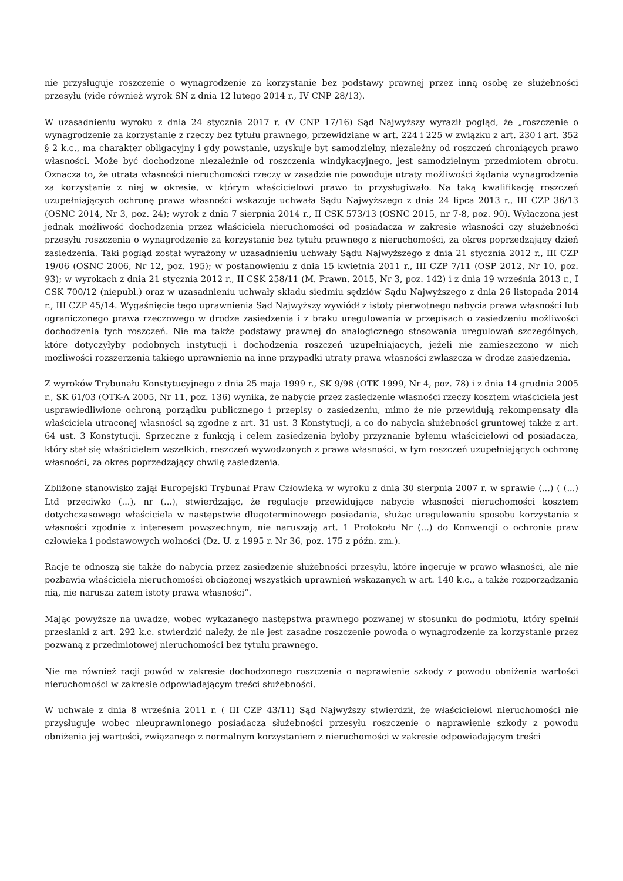nie przysługuje roszczenie o wynagrodzenie za korzystanie bez podstawy prawnej przez inną osobę ze służebności przesyłu (vide również wyrok SN z dnia 12 lutego 2014 r., IV CNP 28/13).
W uzasadnieniu wyroku z dnia 24 stycznia 2017 r. (V CNP 17/16) Sąd Najwyższy wyraził pogląd, że „roszczenie o wynagrodzenie za korzystanie z rzeczy bez tytułu prawnego, przewidziane w art. 224 i 225 w związku z art. 230 i art. 352 § 2 k.c., ma charakter obligacyjny i gdy powstanie, uzyskuje byt samodzielny, niezależny od roszczeń chroniących prawo własności. Może być dochodzone niezależnie od roszczenia windykacyjnego, jest samodzielnym przedmiotem obrotu. Oznacza to, że utrata własności nieruchomości rzeczy w zasadzie nie powoduje utraty możliwości żądania wynagrodzenia za korzystanie z niej w okresie, w którym właścicielowi prawo to przysługiwało. Na taką kwalifikację roszczeń uzupełniających ochronę prawa własności wskazuje uchwała Sądu Najwyższego z dnia 24 lipca 2013 r., III CZP 36/13 (OSNC 2014, Nr 3, poz. 24); wyrok z dnia 7 sierpnia 2014 r., II CSK 573/13 (OSNC 2015, nr 7-8, poz. 90). Wyłączona jest jednak możliwość dochodzenia przez właściciela nieruchomości od posiadacza w zakresie własności czy służebności przesyłu roszczenia o wynagrodzenie za korzystanie bez tytułu prawnego z nieruchomości, za okres poprzedzający dzień zasiedzenia. Taki pogląd został wyrażony w uzasadnieniu uchwały Sądu Najwyższego z dnia 21 stycznia 2012 r., III CZP 19/06 (OSNC 2006, Nr 12, poz. 195); w postanowieniu z dnia 15 kwietnia 2011 r., III CZP 7/11 (OSP 2012, Nr 10, poz. 93); w wyrokach z dnia 21 stycznia 2012 r., II CSK 258/11 (M. Prawn. 2015, Nr 3, poz. 142) i z dnia 19 września 2013 r., I CSK 700/12 (niepubl.) oraz w uzasadnieniu uchwały składu siedmiu sędziów Sądu Najwyższego z dnia 26 listopada 2014 r., III CZP 45/14. Wygaśnięcie tego uprawnienia Sąd Najwyższy wywiódł z istoty pierwotnego nabycia prawa własności lub ograniczonego prawa rzeczowego w drodze zasiedzenia i z braku uregulowania w przepisach o zasiedzeniu możliwości dochodzenia tych roszczeń. Nie ma także podstawy prawnej do analogicznego stosowania uregulowań szczególnych, które dotyczyłyby podobnych instytucji i dochodzenia roszczeń uzupełniających, jeżeli nie zamieszczono w nich możliwości rozszerzenia takiego uprawnienia na inne przypadki utraty prawa własności zwłaszcza w drodze zasiedzenia.
Z wyroków Trybunału Konstytucyjnego z dnia 25 maja 1999 r., SK 9/98 (OTK 1999, Nr 4, poz. 78) i z dnia 14 grudnia 2005 r., SK 61/03 (OTK-A 2005, Nr 11, poz. 136) wynika, że nabycie przez zasiedzenie własności rzeczy kosztem właściciela jest usprawiedliwione ochroną porządku publicznego i przepisy o zasiedzeniu, mimo że nie przewidują rekompensaty dla właściciela utraconej własności są zgodne z art. 31 ust. 3 Konstytucji, a co do nabycia służebności gruntowej także z art. 64 ust. 3 Konstytucji. Sprzeczne z funkcją i celem zasiedzenia byłoby przyznanie byłemu właścicielowi od posiadacza, który stał się właścicielem wszelkich, roszczeń wywodzonych z prawa własności, w tym roszczeń uzupełniających ochronę własności, za okres poprzedzający chwilę zasiedzenia.
Zbliżone stanowisko zajął Europejski Trybunał Praw Człowieka w wyroku z dnia 30 sierpnia 2007 r. w sprawie (...) ( (...) Ltd przeciwko (...), nr (...), stwierdzając, że regulacje przewidujące nabycie własności nieruchomości kosztem dotychczasowego właściciela w następstwie długoterminowego posiadania, służąc uregulowaniu sposobu korzystania z własności zgodnie z interesem powszechnym, nie naruszają art. 1 Protokołu Nr (...) do Konwencji o ochronie praw człowieka i podstawowych wolności (Dz. U. z 1995 r. Nr 36, poz. 175 z późn. zm.).
Racje te odnoszą się także do nabycia przez zasiedzenie służebności przesyłu, które ingeruje w prawo własności, ale nie pozbawia właściciela nieruchomości obciążonej wszystkich uprawnień wskazanych w art. 140 k.c., a także rozporządzania nią, nie narusza zatem istoty prawa własności”.
Mając powyższe na uwadze, wobec wykazanego następstwa prawnego pozwanej w stosunku do podmiotu, który spełnił przesłanki z art. 292 k.c. stwierdzić należy, że nie jest zasadne roszczenie powoda o wynagrodzenie za korzystanie przez pozwaną z przedmiotowej nieruchomości bez tytułu prawnego.
Nie ma również racji powód w zakresie dochodzonego roszczenia o naprawienie szkody z powodu obniżenia wartości nieruchomości w zakresie odpowiadającym treści służebności.
W uchwale z dnia 8 września 2011 r. ( III CZP 43/11) Sąd Najwyższy stwierdził, że właścicielowi nieruchomości nie przysługuje wobec nieuprawnionego posiadacza służebności przesyłu roszczenie o naprawienie szkody z powodu obniżenia jej wartości, związanego z normalnym korzystaniem z nieruchomości w zakresie odpowiadającym treści